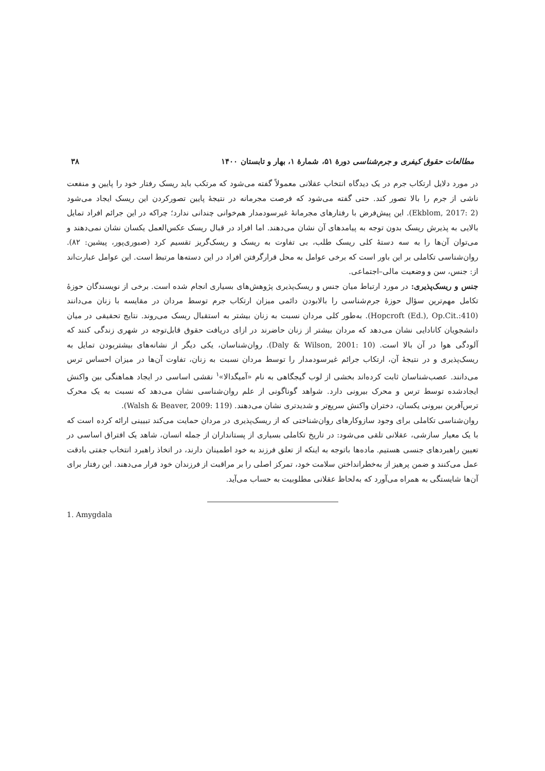مطالعات حقوق کیفری و جرم‌شناسی دورهٔ ۵۱، شمارهٔ ۱، بهار و تابستان ۱۴۰۰ ۳۸
در مورد دلایل ارتکاب جرم در یک دیدگاه انتخاب عقلانی معمولاً گفته می‌شود که مرتکب باید ریسک رفتار خود را پایین و منفعت ناشی از جرم را بالا تصور کند. حتی گفته می‌شود که فرصت مجرمانه در نتیجهٔ پایین تصورکردن این ریسک ایجاد می‌شود (Ekblom, 2017: 2). این پیش‌فرض با رفتارهای مجرمانهٔ غیرسودمدار هم‌خوانی چندانی ندارد؛ چراکه در این جرائم افراد تمایل بالایی به پذیرش ریسک بدون توجه به پیامدهای آن نشان می‌دهند. اما افراد در قبال ریسک عکس‌العمل یکسان نشان نمی‌دهند و می‌توان آن‌ها را به سه دستهٔ کلی ریسک طلب، بی تفاوت به ریسک و ریسک‌گریز تقسیم کرد (صبوری‌پور، پیشین: ۸۲). روان‌شناسی تکاملی بر این باور است که برخی عوامل به محل قرارگرفتن افراد در این دسته‌ها مرتبط است. این عوامل عبارت‌اند از: جنس، سن و وضعیت مالی–اجتماعی.
جنس و ریسک‌پذیری: در مورد ارتباط میان جنس و ریسک‌پذیری پژوهش‌های بسیاری انجام شده است. برخی از نویسندگان حوزهٔ تکامل مهم‌ترین سؤال حوزهٔ جرم‌شناسی را بالابودن دائمی میزان ارتکاب جرم توسط مردان در مقایسه با زنان می‌دانند (Hopcroft (Ed.), Op.Cit.:410). به‌طور کلی مردان نسبت به زنان بیشتر به استقبال ریسک می‌روند. نتایج تحقیقی در میان دانشجویان کانادایی نشان می‌دهد که مردان بیشتر از زنان حاضرند در ازای دریافت حقوق قابل‌توجه در شهری زندگی کنند که آلودگی هوا در آن بالا است. (Daly & Wilson, 2001: 10). روان‌شناسان، یکی دیگر از نشانه‌های بیشتربودن تمایل به ریسک‌پذیری و در نتیجهٔ آن، ارتکاب جرائم غیرسودمدار را توسط مردان نسبت به زنان، تفاوت آن‌ها در میزان احساس ترس می‌دانند. عصب‌شناسان ثابت کرده‌اند بخشی از لوب گیجگاهی به نام «آمیگدالا»<sup>۱</sup> نقشی اساسی در ایجاد هماهنگی بین واکنش ایجادشده توسط ترس و محرک بیرونی دارد. شواهد گوناگونی از علم روان‌شناسی نشان می‌دهد که نسبت به یک محرک ترس‌آفرین بیرونی یکسان، دختران واکنش سریع‌تر و شدیدتری نشان می‌دهند. (Walsh & Beaver, 2009: 119).
روان‌شناسی تکاملی برای وجود سازوکارهای روان‌شناختی که از ریسک‌پذیری در مردان حمایت می‌کند تبیینی ارائه کرده است که با یک معیار سازشی، عقلانی تلقی می‌شود: در تاریخ تکاملی بسیاری از پستانداران از جمله انسان، شاهد یک افتراق اساسی در تعیین راهبردهای جنسی هستیم. ماده‌ها باتوجه به اینکه از تعلق فرزند به خود اطمینان دارند، در اتخاذ راهبرد انتخاب جفتی بادقت عمل می‌کنند و ضمن پرهیز از به‌خطرانداختن سلامت خود، تمرکز اصلی را بر مراقبت از فرزندان خود قرار می‌دهند. این رفتار برای آن‌ها شایستگی به همراه می‌آورد که به‌لحاظ عقلانی مطلوبیت به حساب می‌آید.
1. Amygdala